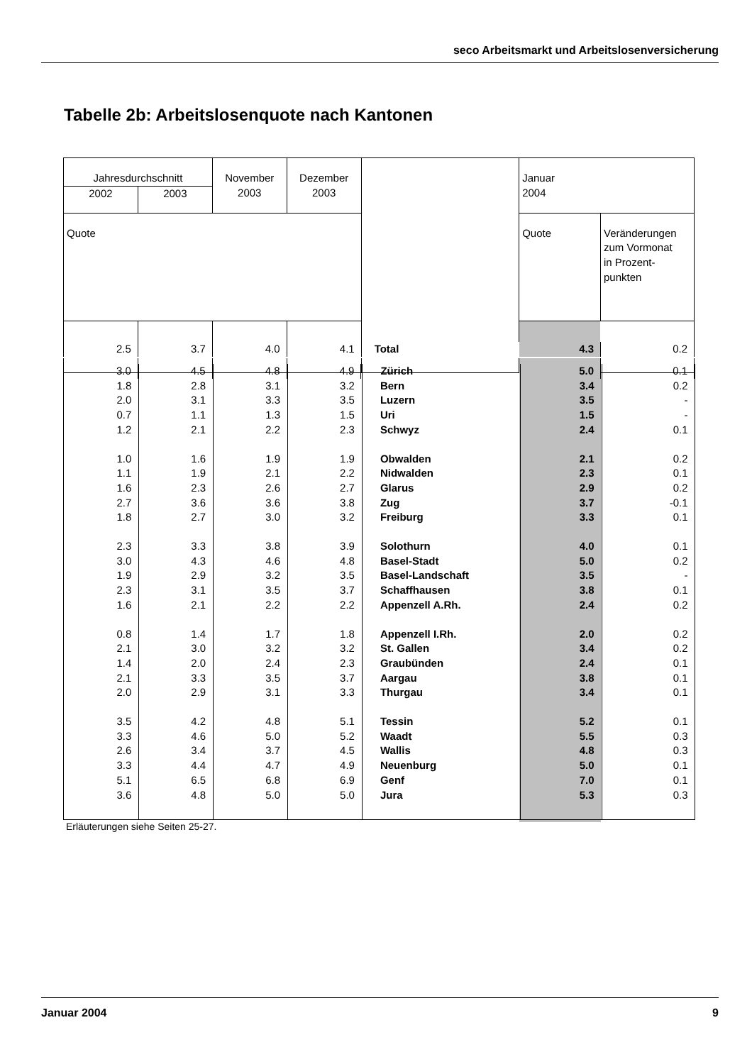seco Arbeitsmarkt und Arbeitslosenversicherung
Tabelle 2b: Arbeitslosenquote nach Kantonen
| Jahresdurchschnitt | | November 2003 | Dezember 2003 | | Januar 2004 | |
| --- | --- | --- | --- | --- | --- | --- |
| 2002 | 2003 | | | | | |
| Quote | | | | | Quote | Veränderungen zum Vormonat in Prozent- punkten |
| 2.5 | 3.7 | 4.0 | 4.1 | Total | 4.3 | 0.2 |
| 3.0 | 4.5 | 4.8 | 4.9 | Zürich | 5.0 | 0.1 |
| 1.8 | 2.8 | 3.1 | 3.2 | Bern | 3.4 | 0.2 |
| 2.0 | 3.1 | 3.3 | 3.5 | Luzern | 3.5 | - |
| 0.7 | 1.1 | 1.3 | 1.5 | Uri | 1.5 | - |
| 1.2 | 2.1 | 2.2 | 2.3 | Schwyz | 2.4 | 0.1 |
| 1.0 | 1.6 | 1.9 | 1.9 | Obwalden | 2.1 | 0.2 |
| 1.1 | 1.9 | 2.1 | 2.2 | Nidwalden | 2.3 | 0.1 |
| 1.6 | 2.3 | 2.6 | 2.7 | Glarus | 2.9 | 0.2 |
| 2.7 | 3.6 | 3.6 | 3.8 | Zug | 3.7 | -0.1 |
| 1.8 | 2.7 | 3.0 | 3.2 | Freiburg | 3.3 | 0.1 |
| 2.3 | 3.3 | 3.8 | 3.9 | Solothurn | 4.0 | 0.1 |
| 3.0 | 4.3 | 4.6 | 4.8 | Basel-Stadt | 5.0 | 0.2 |
| 1.9 | 2.9 | 3.2 | 3.5 | Basel-Landschaft | 3.5 | - |
| 2.3 | 3.1 | 3.5 | 3.7 | Schaffhausen | 3.8 | 0.1 |
| 1.6 | 2.1 | 2.2 | 2.2 | Appenzell A.Rh. | 2.4 | 0.2 |
| 0.8 | 1.4 | 1.7 | 1.8 | Appenzell I.Rh. | 2.0 | 0.2 |
| 2.1 | 3.0 | 3.2 | 3.2 | St. Gallen | 3.4 | 0.2 |
| 1.4 | 2.0 | 2.4 | 2.3 | Graubünden | 2.4 | 0.1 |
| 2.1 | 3.3 | 3.5 | 3.7 | Aargau | 3.8 | 0.1 |
| 2.0 | 2.9 | 3.1 | 3.3 | Thurgau | 3.4 | 0.1 |
| 3.5 | 4.2 | 4.8 | 5.1 | Tessin | 5.2 | 0.1 |
| 3.3 | 4.6 | 5.0 | 5.2 | Waadt | 5.5 | 0.3 |
| 2.6 | 3.4 | 3.7 | 4.5 | Wallis | 4.8 | 0.3 |
| 3.3 | 4.4 | 4.7 | 4.9 | Neuenburg | 5.0 | 0.1 |
| 5.1 | 6.5 | 6.8 | 6.9 | Genf | 7.0 | 0.1 |
| 3.6 | 4.8 | 5.0 | 5.0 | Jura | 5.3 | 0.3 |
Erläuterungen siehe Seiten 25-27.
Januar 2004 9